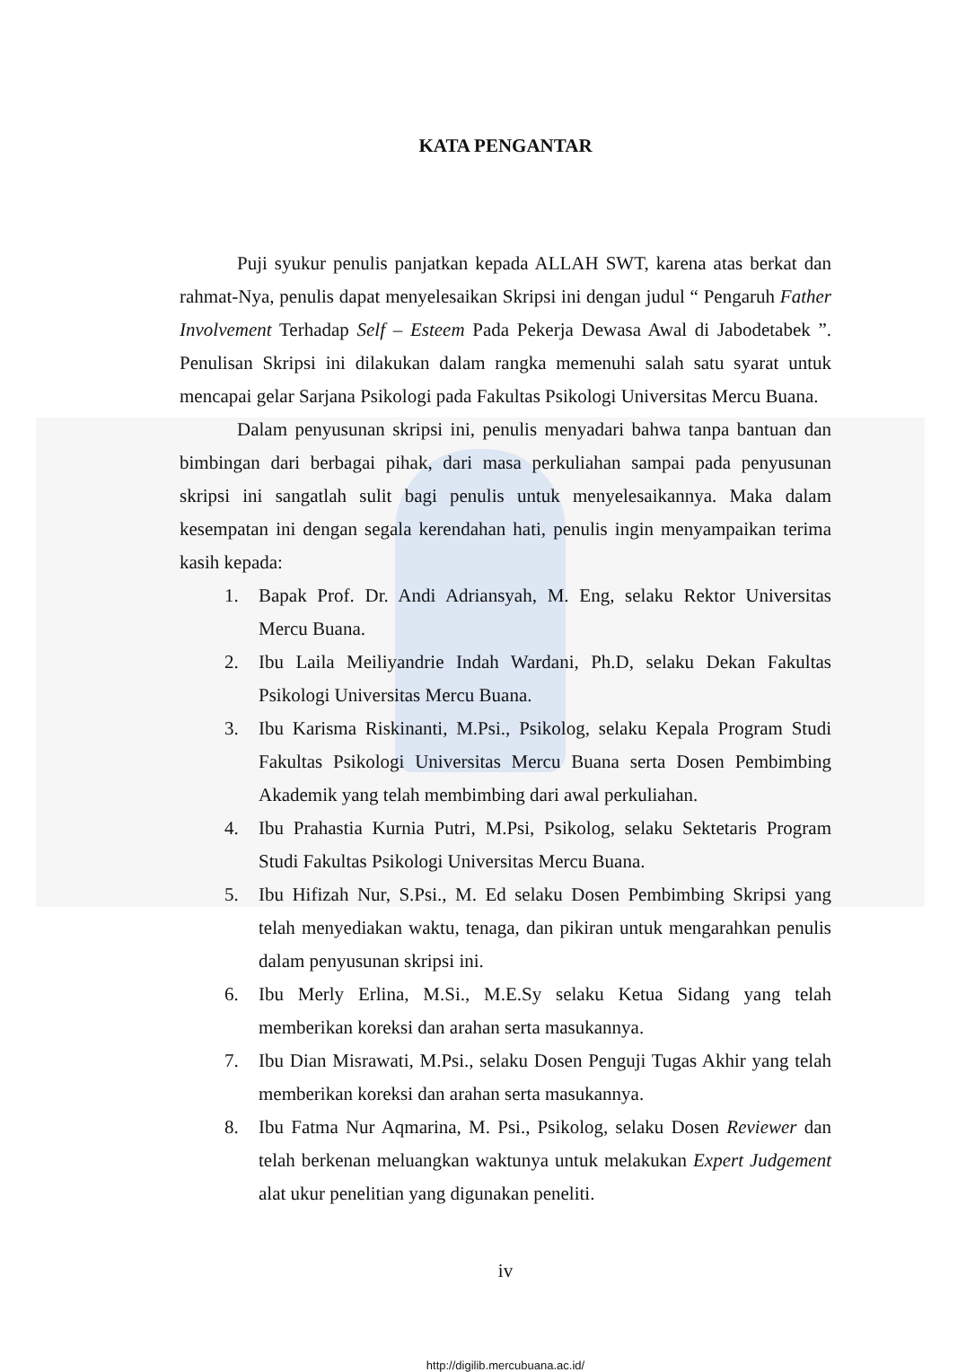KATA PENGANTAR
Puji syukur penulis panjatkan kepada ALLAH SWT, karena atas berkat dan rahmat-Nya, penulis dapat menyelesaikan Skripsi ini dengan judul “ Pengaruh Father Involvement Terhadap Self – Esteem Pada Pekerja Dewasa Awal di Jabodetabek ”. Penulisan Skripsi ini dilakukan dalam rangka memenuhi salah satu syarat untuk mencapai gelar Sarjana Psikologi pada Fakultas Psikologi Universitas Mercu Buana.
Dalam penyusunan skripsi ini, penulis menyadari bahwa tanpa bantuan dan bimbingan dari berbagai pihak, dari masa perkuliahan sampai pada penyusunan skripsi ini sangatlah sulit bagi penulis untuk menyelesaikannya. Maka dalam kesempatan ini dengan segala kerendahan hati, penulis ingin menyampaikan terima kasih kepada:
1. Bapak Prof. Dr. Andi Adriansyah, M. Eng, selaku Rektor Universitas Mercu Buana.
2. Ibu Laila Meiliyandrie Indah Wardani, Ph.D, selaku Dekan Fakultas Psikologi Universitas Mercu Buana.
3. Ibu Karisma Riskinanti, M.Psi., Psikolog, selaku Kepala Program Studi Fakultas Psikologi Universitas Mercu Buana serta Dosen Pembimbing Akademik yang telah membimbing dari awal perkuliahan.
4. Ibu Prahastia Kurnia Putri, M.Psi, Psikolog, selaku Sektetaris Program Studi Fakultas Psikologi Universitas Mercu Buana.
5. Ibu Hifizah Nur, S.Psi., M. Ed selaku Dosen Pembimbing Skripsi yang telah menyediakan waktu, tenaga, dan pikiran untuk mengarahkan penulis dalam penyusunan skripsi ini.
6. Ibu Merly Erlina, M.Si., M.E.Sy selaku Ketua Sidang yang telah memberikan koreksi dan arahan serta masukannya.
7. Ibu Dian Misrawati, M.Psi., selaku Dosen Penguji Tugas Akhir yang telah memberikan koreksi dan arahan serta masukannya.
8. Ibu Fatma Nur Aqmarina, M. Psi., Psikolog, selaku Dosen Reviewer dan telah berkenan meluangkan waktunya untuk melakukan Expert Judgement alat ukur penelitian yang digunakan peneliti.
iv
http://digilib.mercubuana.ac.id/